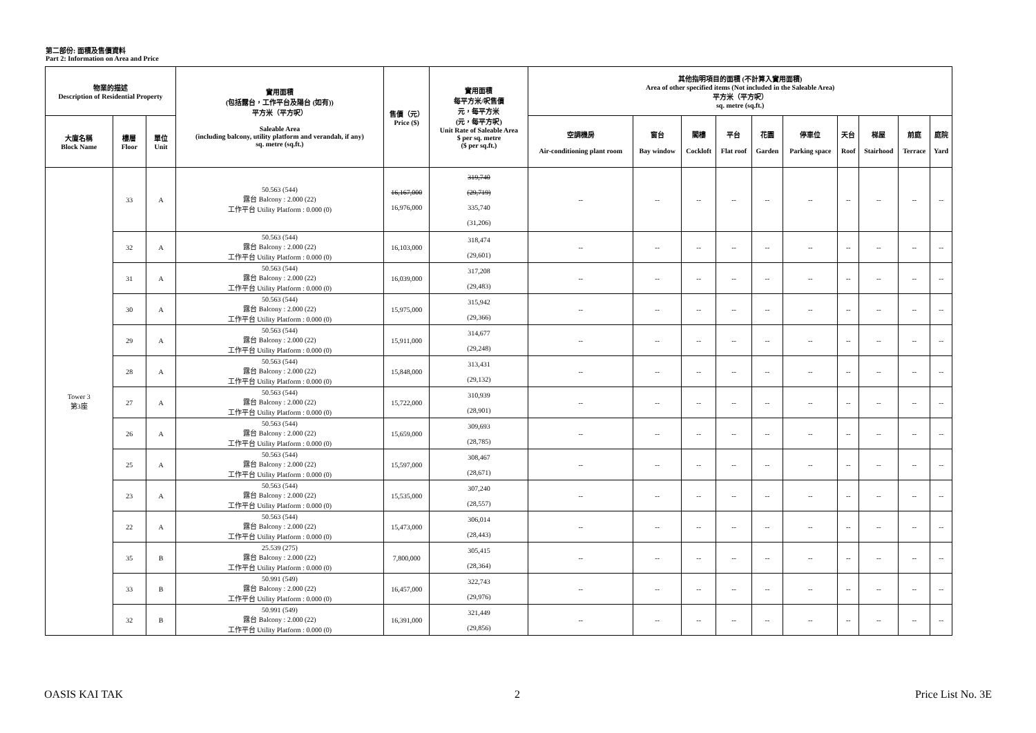第二部份: 面積及售價資料
Part 2: Information on Area and Price
| 物業的描述 Description of Residential Property | | | 實用面積 (包括露台，工作平台及陽台 (如有)) 平方米（平方呎） Saleable Area (including balcony, utility platform and verandah, if any) sq. metre (sq.ft.) | 售價（元） Price ($) | 實用面積 每平方米/呎售價 元，每平方米 (元，每平方呎) Unit Rate of Saleable Area $ per sq. metre ($ per sq.ft.) | 其他指明項目的面積 (不計算入實用面積) Area of other specified items (Not included in the Saleable Area) 平方米（平方呎） sq. metre (sq.ft.) | | | | | | | | | |
| --- | --- | --- | --- | --- | --- | --- | --- | --- | --- | --- | --- | --- | --- | --- | --- |
| 大廈名稱 Block Name | 樓層 Floor | 單位 Unit | | | | 空調機房 Air-conditioning plant room | 窗台 Bay window | 閣樓 Cockloft | 平台 Flat roof | 花園 Garden | 停車位 Parking space | 天台 Roof | 梯屋 Stairhood | 前庭 Terrace | 庭院 Yard |
| Tower 3 第3座 | 33 | A | 50.563 (544) 露台 Balcony : 2.000 (22) 工作平台 Utility Platform : 0.000 (0) | 16,167,000 16,976,000 | 319,740 (29,719) 335,740 (31,206) | -- | -- | -- | -- | -- | -- | -- | -- | -- | -- |
| | 32 | A | 50.563 (544) 露台 Balcony : 2.000 (22) 工作平台 Utility Platform : 0.000 (0) | 16,103,000 | 318,474 (29,601) | -- | -- | -- | -- | -- | -- | -- | -- | -- | -- |
| | 31 | A | 50.563 (544) 露台 Balcony : 2.000 (22) 工作平台 Utility Platform : 0.000 (0) | 16,039,000 | 317,208 (29,483) | -- | -- | -- | -- | -- | -- | -- | -- | -- | -- |
| | 30 | A | 50.563 (544) 露台 Balcony : 2.000 (22) 工作平台 Utility Platform : 0.000 (0) | 15,975,000 | 315,942 (29,366) | -- | -- | -- | -- | -- | -- | -- | -- | -- | -- |
| | 29 | A | 50.563 (544) 露台 Balcony : 2.000 (22) 工作平台 Utility Platform : 0.000 (0) | 15,911,000 | 314,677 (29,248) | -- | -- | -- | -- | -- | -- | -- | -- | -- | -- |
| | 28 | A | 50.563 (544) 露台 Balcony : 2.000 (22) 工作平台 Utility Platform : 0.000 (0) | 15,848,000 | 313,431 (29,132) | -- | -- | -- | -- | -- | -- | -- | -- | -- | -- |
| | 27 | A | 50.563 (544) 露台 Balcony : 2.000 (22) 工作平台 Utility Platform : 0.000 (0) | 15,722,000 | 310,939 (28,901) | -- | -- | -- | -- | -- | -- | -- | -- | -- | -- |
| | 26 | A | 50.563 (544) 露台 Balcony : 2.000 (22) 工作平台 Utility Platform : 0.000 (0) | 15,659,000 | 309,693 (28,785) | -- | -- | -- | -- | -- | -- | -- | -- | -- | -- |
| | 25 | A | 50.563 (544) 露台 Balcony : 2.000 (22) 工作平台 Utility Platform : 0.000 (0) | 15,597,000 | 308,467 (28,671) | -- | -- | -- | -- | -- | -- | -- | -- | -- | -- |
| | 23 | A | 50.563 (544) 露台 Balcony : 2.000 (22) 工作平台 Utility Platform : 0.000 (0) | 15,535,000 | 307,240 (28,557) | -- | -- | -- | -- | -- | -- | -- | -- | -- | -- |
| | 22 | A | 50.563 (544) 露台 Balcony : 2.000 (22) 工作平台 Utility Platform : 0.000 (0) | 15,473,000 | 306,014 (28,443) | -- | -- | -- | -- | -- | -- | -- | -- | -- | -- |
| | 35 | B | 25.539 (275) 露台 Balcony : 2.000 (22) 工作平台 Utility Platform : 0.000 (0) | 7,800,000 | 305,415 (28,364) | -- | -- | -- | -- | -- | -- | -- | -- | -- | -- |
| | 33 | B | 50.991 (549) 露台 Balcony : 2.000 (22) 工作平台 Utility Platform : 0.000 (0) | 16,457,000 | 322,743 (29,976) | -- | -- | -- | -- | -- | -- | -- | -- | -- | -- |
| | 32 | B | 50.991 (549) 露台 Balcony : 2.000 (22) 工作平台 Utility Platform : 0.000 (0) | 16,391,000 | 321,449 (29,856) | -- | -- | -- | -- | -- | -- | -- | -- | -- | -- |
OASIS KAI TAK 2 Price List No. 3E